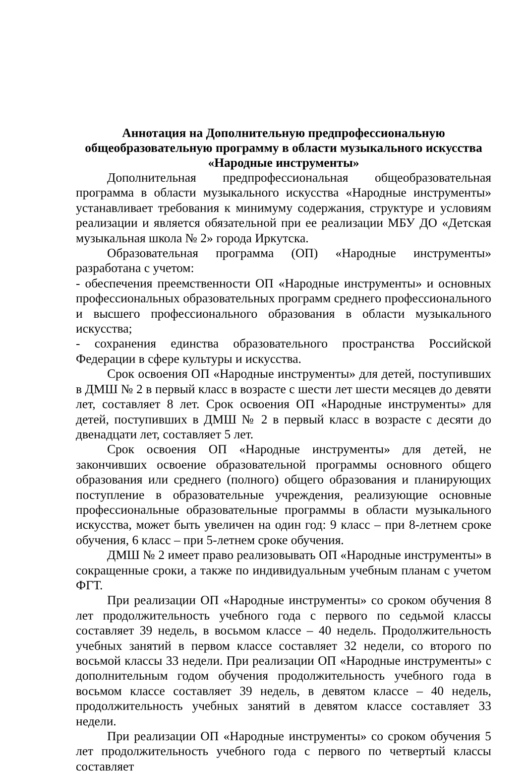Аннотация на Дополнительную предпрофессиональную
общеобразовательную программу в области музыкального искусства
«Народные инструменты»
Дополнительная предпрофессиональная общеобразовательная программа в области музыкального искусства «Народные инструменты» устанавливает требования к минимуму содержания, структуре и условиям реализации и является обязательной при ее реализации МБУ ДО «Детская музыкальная школа № 2» города Иркутска.
Образовательная программа (ОП) «Народные инструменты» разработана с учетом:
- обеспечения преемственности ОП «Народные инструменты» и основных профессиональных образовательных программ среднего профессионального и высшего профессионального образования в области музыкального искусства;
- сохранения единства образовательного пространства Российской Федерации в сфере культуры и искусства.
Срок освоения ОП «Народные инструменты» для детей, поступивших в ДМШ № 2 в первый класс в возрасте с шести лет шести месяцев до девяти лет, составляет 8 лет. Срок освоения ОП «Народные инструменты» для детей, поступивших в ДМШ № 2 в первый класс в возрасте с десяти до двенадцати лет, составляет 5 лет.
Срок освоения ОП «Народные инструменты» для детей, не закончивших освоение образовательной программы основного общего образования или среднего (полного) общего образования и планирующих поступление в образовательные учреждения, реализующие основные профессиональные образовательные программы в области музыкального искусства, может быть увеличен на один год: 9 класс – при 8-летнем сроке обучения, 6 класс – при 5-летнем сроке обучения.
ДМШ № 2 имеет право реализовывать ОП «Народные инструменты» в сокращенные сроки, а также по индивидуальным учебным планам с учетом ФГТ.
При реализации ОП «Народные инструменты» со сроком обучения 8 лет продолжительность учебного года с первого по седьмой классы составляет 39 недель, в восьмом классе – 40 недель. Продолжительность учебных занятий в первом классе составляет 32 недели, со второго по восьмой классы 33 недели. При реализации ОП «Народные инструменты» с дополнительным годом обучения продолжительность учебного года в восьмом классе составляет 39 недель, в девятом классе – 40 недель, продолжительность учебных занятий в девятом классе составляет 33 недели.
При реализации ОП «Народные инструменты» со сроком обучения 5 лет продолжительность учебного года с первого по четвертый классы составляет